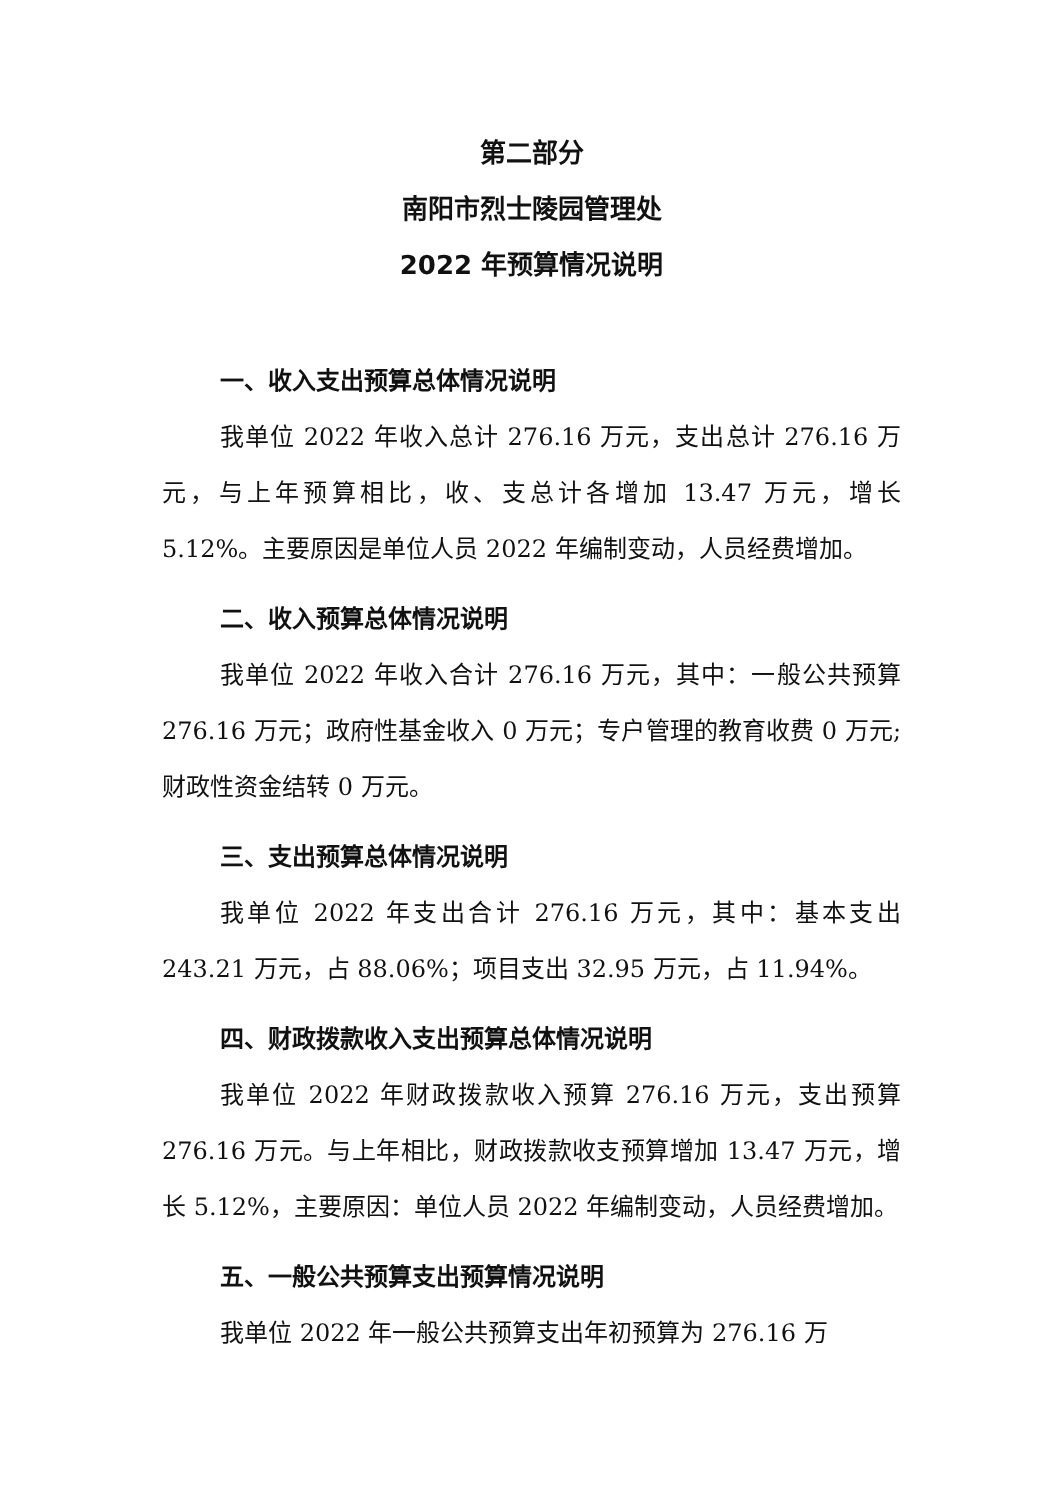第二部分
南阳市烈士陵园管理处
2022 年预算情况说明
一、收入支出预算总体情况说明
我单位 2022 年收入总计 276.16 万元，支出总计 276.16 万元，与上年预算相比，收、支总计各增加 13.47 万元，增长 5.12%。主要原因是单位人员 2022 年编制变动，人员经费增加。
二、收入预算总体情况说明
我单位 2022 年收入合计 276.16 万元，其中：一般公共预算 276.16 万元；政府性基金收入 0 万元；专户管理的教育收费 0 万元;财政性资金结转 0 万元。
三、支出预算总体情况说明
我单位 2022 年支出合计 276.16 万元，其中：基本支出 243.21 万元，占 88.06%；项目支出 32.95 万元，占 11.94%。
四、财政拨款收入支出预算总体情况说明
我单位 2022 年财政拨款收入预算 276.16 万元，支出预算 276.16 万元。与上年相比，财政拨款收支预算增加 13.47 万元，增长 5.12%，主要原因：单位人员 2022 年编制变动，人员经费增加。
五、一般公共预算支出预算情况说明
我单位 2022 年一般公共预算支出年初预算为 276.16 万